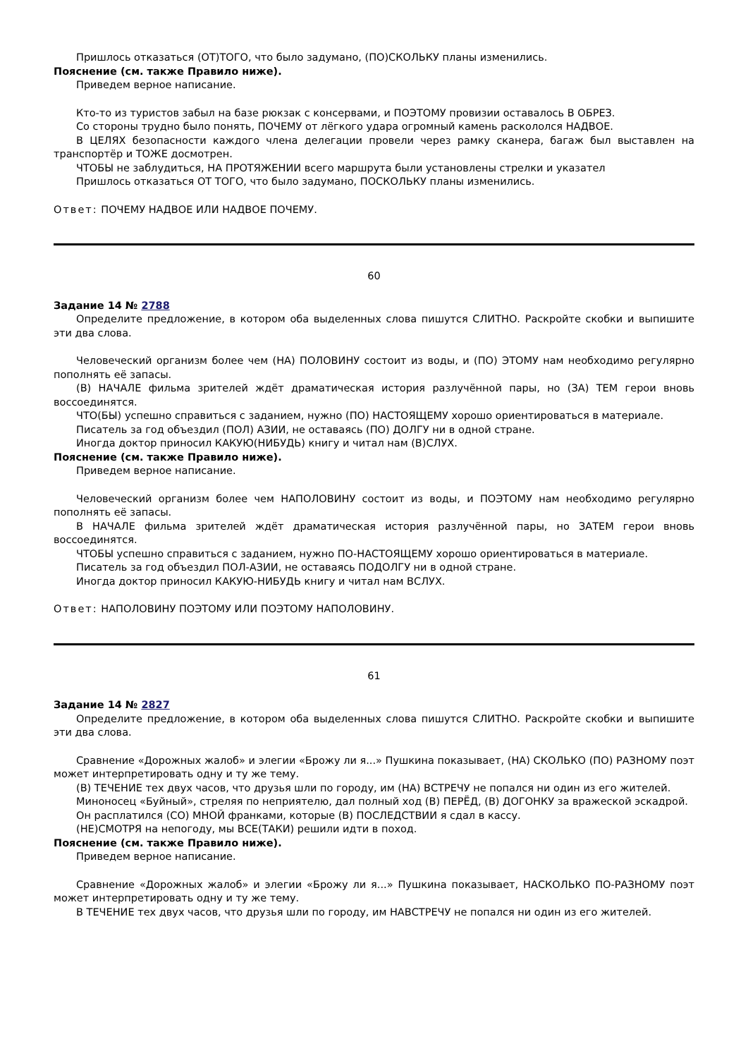Пришлось отказаться (ОТ)ТОГО, что было задумано, (ПО)СКОЛЬКУ планы изменились.
Пояснение (см. также Правило ниже).
Приведем верное написание.
Кто-то из туристов забыл на базе рюкзак с консервами, и ПОЭТОМУ провизии оставалось В ОБРЕЗ.
Со стороны трудно было понять, ПОЧЕМУ от лёгкого удара огромный камень раскололся НАДВОЕ.
В ЦЕЛЯХ безопасности каждого члена делегации провели через рамку сканера, багаж был выставлен на транспортёр и ТОЖЕ досмотрен.
ЧТОБЫ не заблудиться, НА ПРОТЯЖЕНИИ всего маршрута были установлены стрелки и указател
Пришлось отказаться ОТ ТОГО, что было задумано, ПОСКОЛЬКУ планы изменились.
Ответ: ПОЧЕМУ НАДВОЕ ИЛИ НАДВОЕ ПОЧЕМУ.
60
Задание 14 № 2788
Определите предложение, в котором оба выделенных слова пишутся СЛИТНО. Раскройте скобки и выпишите эти два слова.
Человеческий организм более чем (НА) ПОЛОВИНУ состоит из воды, и (ПО) ЭТОМУ нам необходимо регулярно пополнять её запасы.
(В) НАЧАЛЕ фильма зрителей ждёт драматическая история разлучённой пары, но (ЗА) ТЕМ герои вновь воссоединятся.
ЧТО(БЫ) успешно справиться с заданием, нужно (ПО) НАСТОЯЩЕМУ хорошо ориентироваться в материале.
Писатель за год объездил (ПОЛ) АЗИИ, не оставаясь (ПО) ДОЛГУ ни в одной стране.
Иногда доктор приносил КАКУЮ(НИБУДЬ) книгу и читал нам (В)СЛУХ.
Пояснение (см. также Правило ниже).
Приведем верное написание.
Человеческий организм более чем НАПОЛОВИНУ состоит из воды, и ПОЭТОМУ нам необходимо регулярно пополнять её запасы.
В НАЧАЛЕ фильма зрителей ждёт драматическая история разлучённой пары, но ЗАТЕМ герои вновь воссоединятся.
ЧТОБЫ успешно справиться с заданием, нужно ПО-НАСТОЯЩЕМУ хорошо ориентироваться в материале.
Писатель за год объездил ПОЛ-АЗИИ, не оставаясь ПОДОЛГУ ни в одной стране.
Иногда доктор приносил КАКУЮ-НИБУДЬ книгу и читал нам ВСЛУХ.
Ответ: НАПОЛОВИНУ ПОЭТОМУ ИЛИ ПОЭТОМУ НАПОЛОВИНУ.
61
Задание 14 № 2827
Определите предложение, в котором оба выделенных слова пишутся СЛИТНО. Раскройте скобки и выпишите эти два слова.
Сравнение «Дорожных жалоб» и элегии «Брожу ли я...» Пушкина показывает, (НА) СКОЛЬКО (ПО) РАЗНОМУ поэт может интерпретировать одну и ту же тему.
(В) ТЕЧЕНИЕ тех двух часов, что друзья шли по городу, им (НА) ВСТРЕЧУ не попался ни один из его жителей.
Миноносец «Буйный», стреляя по неприятелю, дал полный ход (В) ПЕРЁД, (В) ДОГОНКУ за вражеской эскадрой.
Он расплатился (СО) МНОЙ франками, которые (В) ПОСЛЕДСТВИИ я сдал в кассу.
(НЕ)СМОТРЯ на непогоду, мы ВСЕ(ТАКИ) решили идти в поход.
Пояснение (см. также Правило ниже).
Приведем верное написание.
Сравнение «Дорожных жалоб» и элегии «Брожу ли я...» Пушкина показывает, НАСКОЛЬКО ПО-РАЗНОМУ поэт может интерпретировать одну и ту же тему.
В ТЕЧЕНИЕ тех двух часов, что друзья шли по городу, им НАВСТРЕЧУ не попался ни один из его жителей.